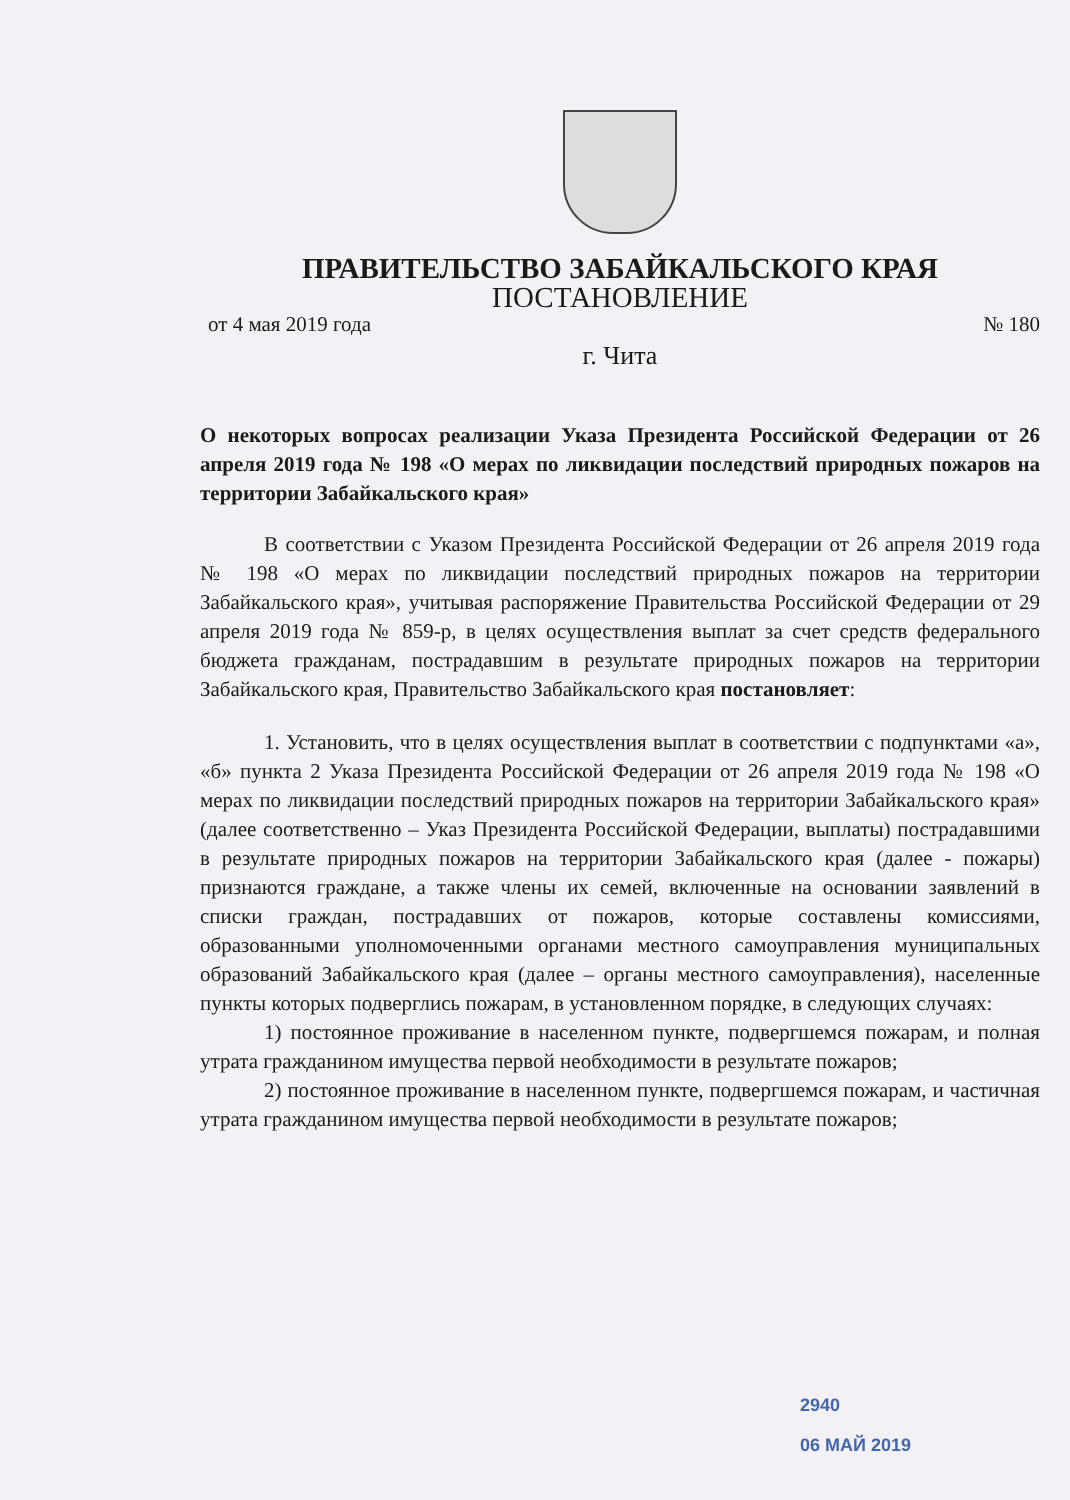ПРАВИТЕЛЬСТВО ЗАБАЙКАЛЬСКОГО КРАЯ
ПОСТАНОВЛЕНИЕ
от 4 мая 2019 года № 180
г. Чита
О некоторых вопросах реализации Указа Президента Российской Федерации от 26 апреля 2019 года № 198 «О мерах по ликвидации последствий природных пожаров на территории Забайкальского края»
В соответствии с Указом Президента Российской Федерации от 26 апреля 2019 года № 198 «О мерах по ликвидации последствий природных пожаров на территории Забайкальского края», учитывая распоряжение Правительства Российской Федерации от 29 апреля 2019 года № 859-р, в целях осуществления выплат за счет средств федерального бюджета гражданам, пострадавшим в результате природных пожаров на территории Забайкальского края, Правительство Забайкальского края постановляет:
1. Установить, что в целях осуществления выплат в соответствии с подпунктами «а», «б» пункта 2 Указа Президента Российской Федерации от 26 апреля 2019 года № 198 «О мерах по ликвидации последствий природных пожаров на территории Забайкальского края» (далее соответственно – Указ Президента Российской Федерации, выплаты) пострадавшими в результате природных пожаров на территории Забайкальского края (далее - пожары) признаются граждане, а также члены их семей, включенные на основании заявлений в списки граждан, пострадавших от пожаров, которые составлены комиссиями, образованными уполномоченными органами местного самоуправления муниципальных образований Забайкальского края (далее – органы местного самоуправления), населенные пункты которых подверглись пожарам, в установленном порядке, в следующих случаях:
1) постоянное проживание в населенном пункте, подвергшемся пожарам, и полная утрата гражданином имущества первой необходимости в результате пожаров;
2) постоянное проживание в населенном пункте, подвергшемся пожарам, и частичная утрата гражданином имущества первой необходимости в результате пожаров;
2940
06 МАЙ 2019